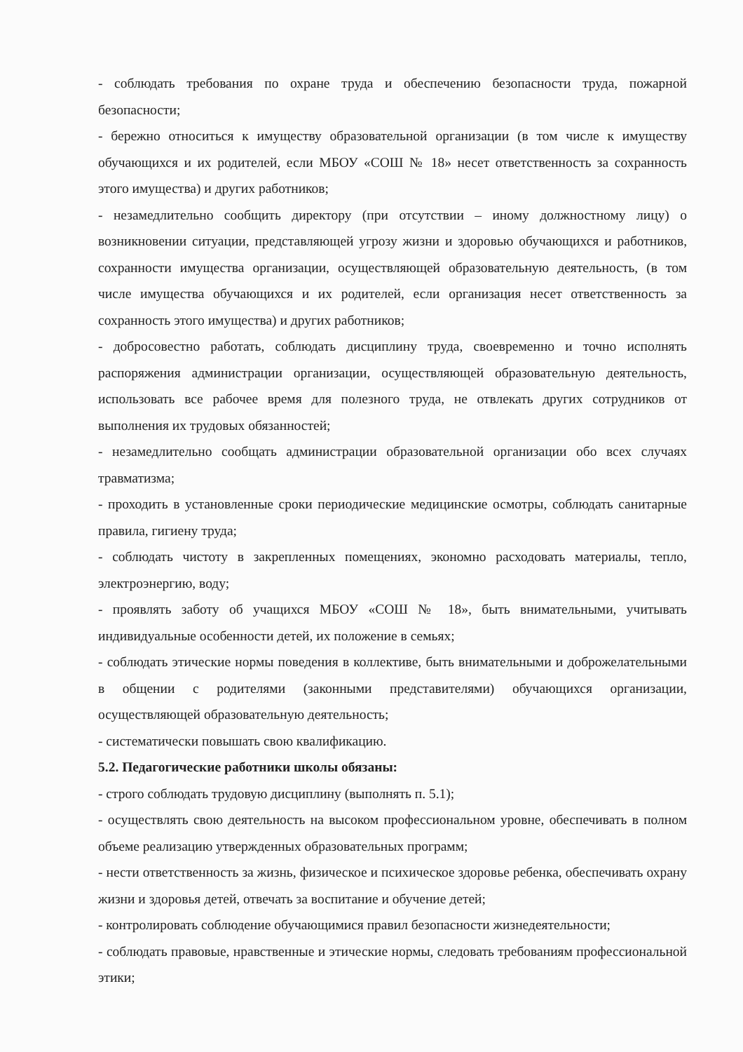- соблюдать требования по охране труда и обеспечению безопасности труда, пожарной безопасности;
- бережно относиться к имуществу образовательной организации (в том числе к имуществу обучающихся и их родителей, если МБОУ «СОШ № 18» несет ответственность за сохранность этого имущества) и других работников;
- незамедлительно сообщить директору (при отсутствии – иному должностному лицу) о возникновении ситуации, представляющей угрозу жизни и здоровью обучающихся и работников, сохранности имущества организации, осуществляющей образовательную деятельность, (в том числе имущества обучающихся и их родителей, если организация несет ответственность за сохранность этого имущества) и других работников;
- добросовестно работать, соблюдать дисциплину труда, своевременно и точно исполнять распоряжения администрации организации, осуществляющей образовательную деятельность, использовать все рабочее время для полезного труда, не отвлекать других сотрудников от выполнения их трудовых обязанностей;
- незамедлительно сообщать администрации образовательной организации обо всех случаях травматизма;
- проходить в установленные сроки периодические медицинские осмотры, соблюдать санитарные правила, гигиену труда;
- соблюдать чистоту в закрепленных помещениях, экономно расходовать материалы, тепло, электроэнергию, воду;
- проявлять заботу об учащихся МБОУ «СОШ № 18», быть внимательными, учитывать индивидуальные особенности детей, их положение в семьях;
- соблюдать этические нормы поведения в коллективе, быть внимательными и доброжелательными в общении с родителями (законными представителями) обучающихся организации, осуществляющей образовательную деятельность;
- систематически повышать свою квалификацию.
5.2. Педагогические работники школы обязаны:
- строго соблюдать трудовую дисциплину (выполнять п. 5.1);
- осуществлять свою деятельность на высоком профессиональном уровне, обеспечивать в полном объеме реализацию утвержденных образовательных программ;
- нести ответственность за жизнь, физическое и психическое здоровье ребенка, обеспечивать охрану жизни и здоровья детей, отвечать за воспитание и обучение детей;
- контролировать соблюдение обучающимися правил безопасности жизнедеятельности;
- соблюдать правовые, нравственные и этические нормы, следовать требованиям профессиональной этики;